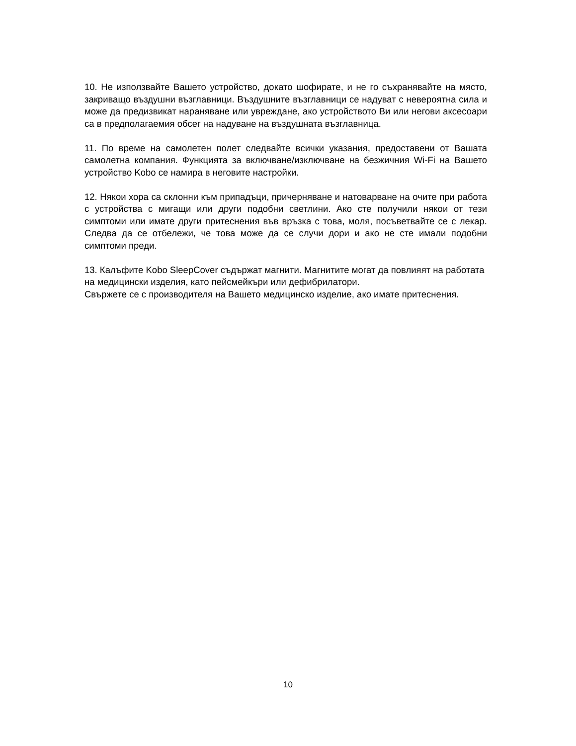10. Не използвайте Вашето устройство, докато шофирате, и не го съхранявайте на място, закриващо въздушни възглавници. Въздушните възглавници се надуват с невероятна сила и може да предизвикат нараняване или увреждане, ако устройството Ви или негови аксесоари са в предполагаемия обсег на надуване на въздушната възглавница.
11. По време на самолетен полет следвайте всички указания, предоставени от Вашата самолетна компания. Функцията за включване/изключване на безжичния Wi-Fi на Вашето устройство Kobo се намира в неговите настройки.
12. Някои хора са склонни към припадъци, причерняване и натоварване на очите при работа с устройства с мигащи или други подобни светлини. Ако сте получили някои от тези симптоми или имате други притеснения във връзка с това, моля, посъветвайте се с лекар. Следва да се отбележи, че това може да се случи дори и ако не сте имали подобни симптоми преди.
13. Калъфите Kobo SleepCover съдържат магнити. Магнитите могат да повлияят на работата на медицински изделия, като пейсмейкъри или дефибрилатори.
Свържете се с производителя на Вашето медицинско изделие, ако имате притеснения.
10